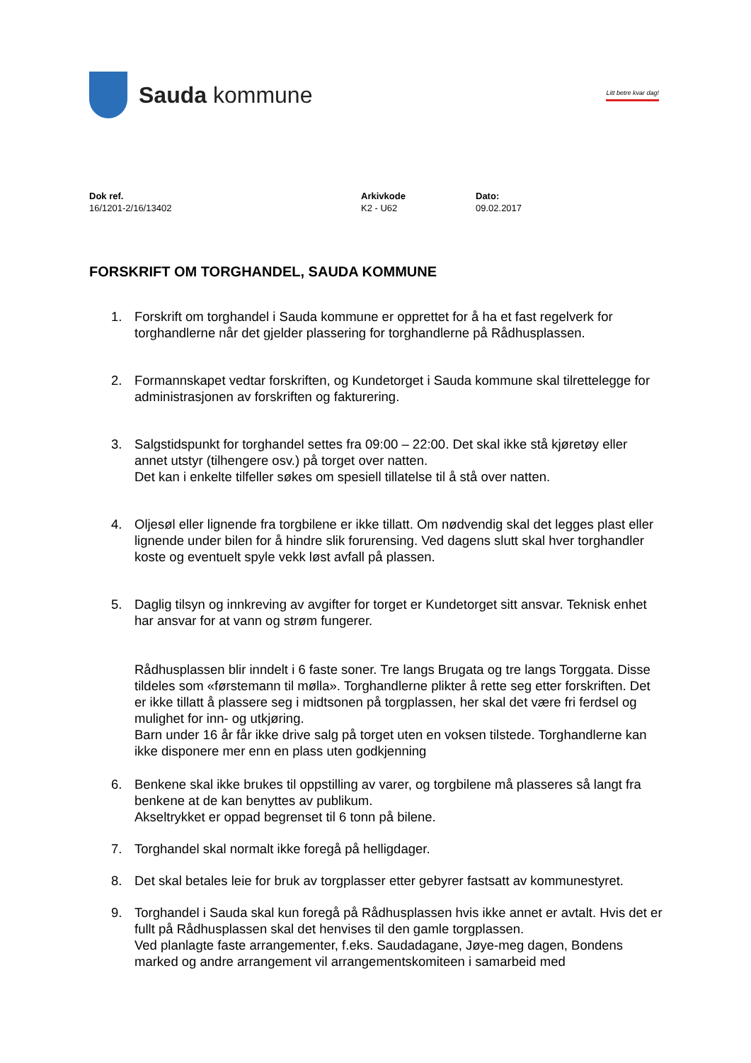Sauda kommune
Litt betre kvar dag!
Dok ref.
16/1201-2/16/13402
Arkivkode
K2 - U62
Dato:
09.02.2017
FORSKRIFT OM TORGHANDEL, SAUDA KOMMUNE
1. Forskrift om torghandel i Sauda kommune er opprettet for å ha et fast regelverk for torghandlerne når det gjelder plassering for torghandlerne på Rådhusplassen.
2. Formannskapet vedtar forskriften, og Kundetorget i Sauda kommune skal tilrettelegge for administrasjonen av forskriften og fakturering.
3. Salgstidspunkt for torghandel settes fra 09:00 – 22:00. Det skal ikke stå kjøretøy eller annet utstyr (tilhengere osv.) på torget over natten.
Det kan i enkelte tilfeller søkes om spesiell tillatelse til å stå over natten.
4. Oljesøl eller lignende fra torgbilene er ikke tillatt. Om nødvendig skal det legges plast eller lignende under bilen for å hindre slik forurensing. Ved dagens slutt skal hver torghandler koste og eventuelt spyle vekk løst avfall på plassen.
5. Daglig tilsyn og innkreving av avgifter for torget er Kundetorget sitt ansvar. Teknisk enhet har ansvar for at vann og strøm fungerer.
Rådhusplassen blir inndelt i 6 faste soner. Tre langs Brugata og tre langs Torggata. Disse tildeles som «førstemann til mølla». Torghandlerne plikter å rette seg etter forskriften. Det er ikke tillatt å plassere seg i midtsonen på torgplassen, her skal det være fri ferdsel og mulighet for inn- og utkjøring.
Barn under 16 år får ikke drive salg på torget uten en voksen tilstede. Torghandlerne kan ikke disponere mer enn en plass uten godkjenning
6. Benkene skal ikke brukes til oppstilling av varer, og torgbilene må plasseres så langt fra benkene at de kan benyttes av publikum.
Akseltrykket er oppad begrenset til 6 tonn på bilene.
7. Torghandel skal normalt ikke foregå på helligdager.
8. Det skal betales leie for bruk av torgplasser etter gebyrer fastsatt av kommunestyret.
9. Torghandel i Sauda skal kun foregå på Rådhusplassen hvis ikke annet er avtalt. Hvis det er fullt på Rådhusplassen skal det henvises til den gamle torgplassen.
Ved planlagte faste arrangementer, f.eks. Saudadagane, Jøye-meg dagen, Bondens marked og andre arrangement vil arrangementskomiteen i samarbeid med